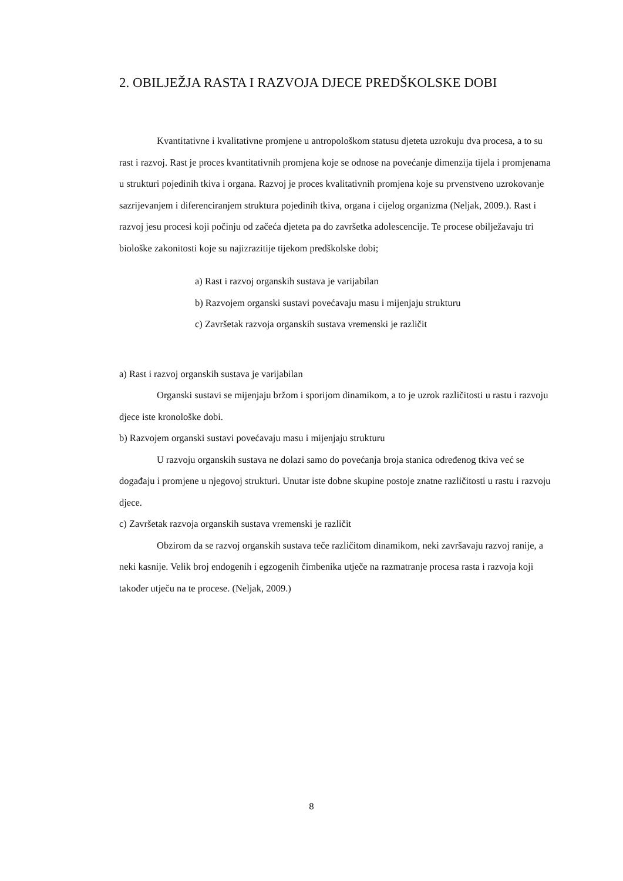2. OBILJEŽJA RASTA I RAZVOJA DJECE PREDŠKOLSKE DOBI
Kvantitativne i kvalitativne promjene u antropološkom statusu djeteta uzrokuju dva procesa, a to su rast i razvoj. Rast je proces kvantitativnih promjena koje se odnose na povećanje dimenzija tijela i promjenama u strukturi pojedinih tkiva i organa. Razvoj je proces kvalitativnih promjena koje su prvenstveno uzrokovanje sazrijevanjem i diferenciranjem struktura pojedinih tkiva, organa i cijelog organizma (Neljak, 2009.). Rast i razvoj jesu procesi koji počinju od začeća djeteta pa do završetka adolescencije. Te procese obilježavaju tri biološke zakonitosti koje su najizrazitije tijekom predškolske dobi;
a) Rast i razvoj organskih sustava je varijabilan
b) Razvojem organski sustavi povećavaju masu i mijenjaju strukturu
c) Završetak razvoja organskih sustava vremenski je različit
a) Rast i razvoj organskih sustava je varijabilan
Organski sustavi se mijenjaju bržom i sporijom dinamikom, a to je uzrok različitosti u rastu i razvoju djece iste kronološke dobi.
b) Razvojem organski sustavi povećavaju masu i mijenjaju strukturu
U razvoju organskih sustava ne dolazi samo do povećanja broja stanica određenog tkiva već se događaju i promjene u njegovoj strukturi. Unutar iste dobne skupine postoje znatne različitosti u rastu i razvoju djece.
c) Završetak razvoja organskih sustava vremenski je različit
Obzirom da se razvoj organskih sustava teče različitom dinamikom, neki završavaju razvoj ranije, a neki kasnije. Velik broj endogenih i egzogenih čimbenika utječe na razmatranje procesa rasta i razvoja koji također utječu na te procese. (Neljak, 2009.)
8